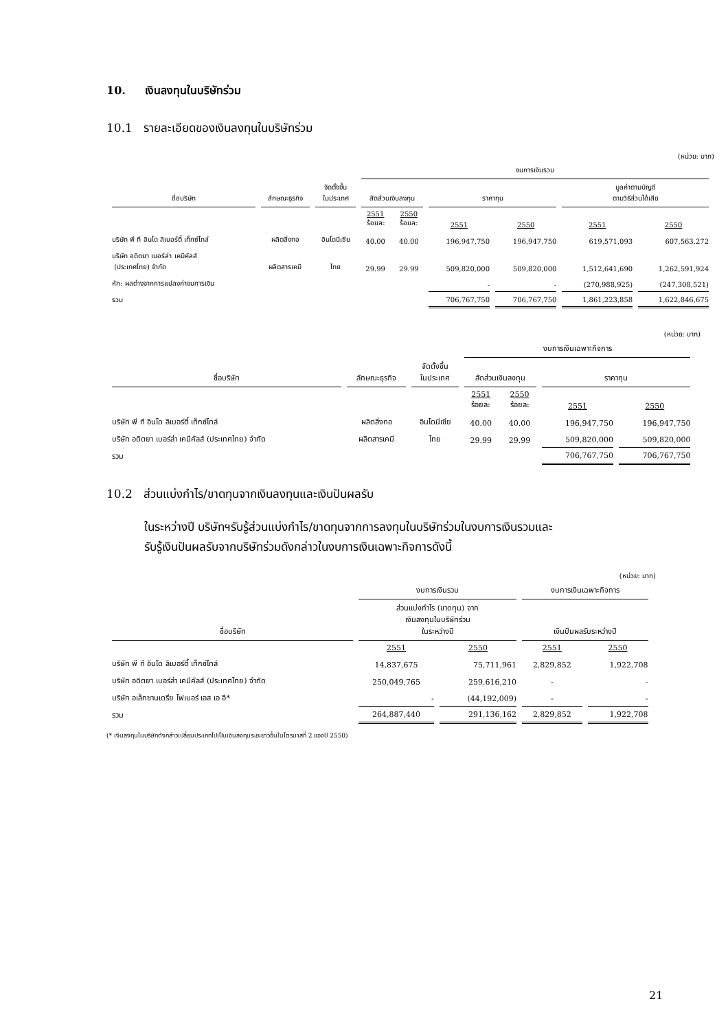10. เงินลงทุนในบริษัทร่วม
10.1 รายละเอียดของเงินลงทุนในบริษัทร่วม
(หน่วย: บาท)
| | | | งบการเงินรวม | | | | | |
| --- | --- | --- | --- | --- | --- | --- | --- | --- |
| ชื่อบริษัท | ลักษณะธุรกิจ | จัดตั้งขึ้น ในประเทศ | สัดส่วนเงินลงทุน | | ราคาทุน | | มูลค่าตามบัญชี ตามวิธีส่วนได้เสีย | |
| | | | 2551 ร้อยละ | 2550 ร้อยละ | 2551 | 2550 | 2551 | 2550 |
| บริษัท พี ที อินโด ลิเบอร์ตี้ เท็กซ์ไทล์ | ผลิตสิ่งทอ | อินโดนีเซีย | 40.00 | 40.00 | 196,947,750 | 196,947,750 | 619,571,093 | 607,563,272 |
| บริษัท อดิตยา เบอร์ล่า เคมีคัลส์ (ประเทศไทย) จำกัด | ผลิตสารเคมี | ไทย | 29.99 | 29.99 | 509,820,000 | 509,820,000 | 1,512,641,690 | 1,262,591,924 |
| หัก: ผลต่างจากการแปลงค่างบการเงิน | | | | | - | - | (270,988,925) | (247,308,521) |
| รวม | | | | | 706,767,750 | 706,767,750 | 1,861,223,858 | 1,622,846,675 |
(หน่วย: บาท)
| | | | งบการเงินเฉพาะกิจการ | | | |
| --- | --- | --- | --- | --- | --- | --- |
| ชื่อบริษัท | ลักษณะธุรกิจ | จัดตั้งขึ้น ในประเทศ | สัดส่วนเงินลงทุน | | ราคาทุน | |
| | | | 2551 ร้อยละ | 2550 ร้อยละ | 2551 | 2550 |
| บริษัท พี ที อินโด ลิเบอร์ตี้ เท็กซ์ไทล์ | ผลิตสิ่งทอ | อินโดนีเซีย | 40.00 | 40.00 | 196,947,750 | 196,947,750 |
| บริษัท อดิตยา เบอร์ล่า เคมีคัลส์ (ประเทศไทย) จำกัด | ผลิตสารเคมี | ไทย | 29.99 | 29.99 | 509,820,000 | 509,820,000 |
| รวม | | | | | 706,767,750 | 706,767,750 |
10.2 ส่วนแบ่งกำไร/ขาดทุนจากเงินลงทุนและเงินปันผลรับ
ในระหว่างปี บริษัทฯรับรู้ส่วนแบ่งกำไร/ขาดทุนจากการลงทุนในบริษัทร่วมในงบการเงินรวมและ
รับรู้เงินปันผลรับจากบริษัทร่วมดังกล่าวในงบการเงินเฉพาะกิจการดังนี้
(หน่วย: บาท)
| | งบการเงินรวม | | งบการเงินเฉพาะกิจการ | |
| --- | --- | --- | --- | --- |
| ชื่อบริษัท | ส่วนแบ่งกำไร (ขาดทุน) จาก เงินลงทุนในบริษัทร่วม ในระหว่างปี | | เงินปันผลรับระหว่างปี | |
| | 2551 | 2550 | 2551 | 2550 |
| บริษัท พี ที อินโด ลิเบอร์ตี้ เท็กซ์ไทล์ | 14,837,675 | 75,711,961 | 2,829,852 | 1,922,708 |
| บริษัท อดิตยา เบอร์ล่า เคมีคัลส์ (ประเทศไทย) จำกัด | 250,049,765 | 259,616,210 | - | - |
| บริษัท อเล็กซานเดรีย ไฟเบอร์ เอส เอ อี* | - | (44,192,009) | - | - |
| รวม | 264,887,440 | 291,136,162 | 2,829,852 | 1,922,708 |
(* เงินลงทุนในบริษัทดังกล่าวเปลี่ยนประเภทไปเป็นเงินลงทุนระยะยาวอื่นในไตรมาสที่ 2 ของปี 2550)
21